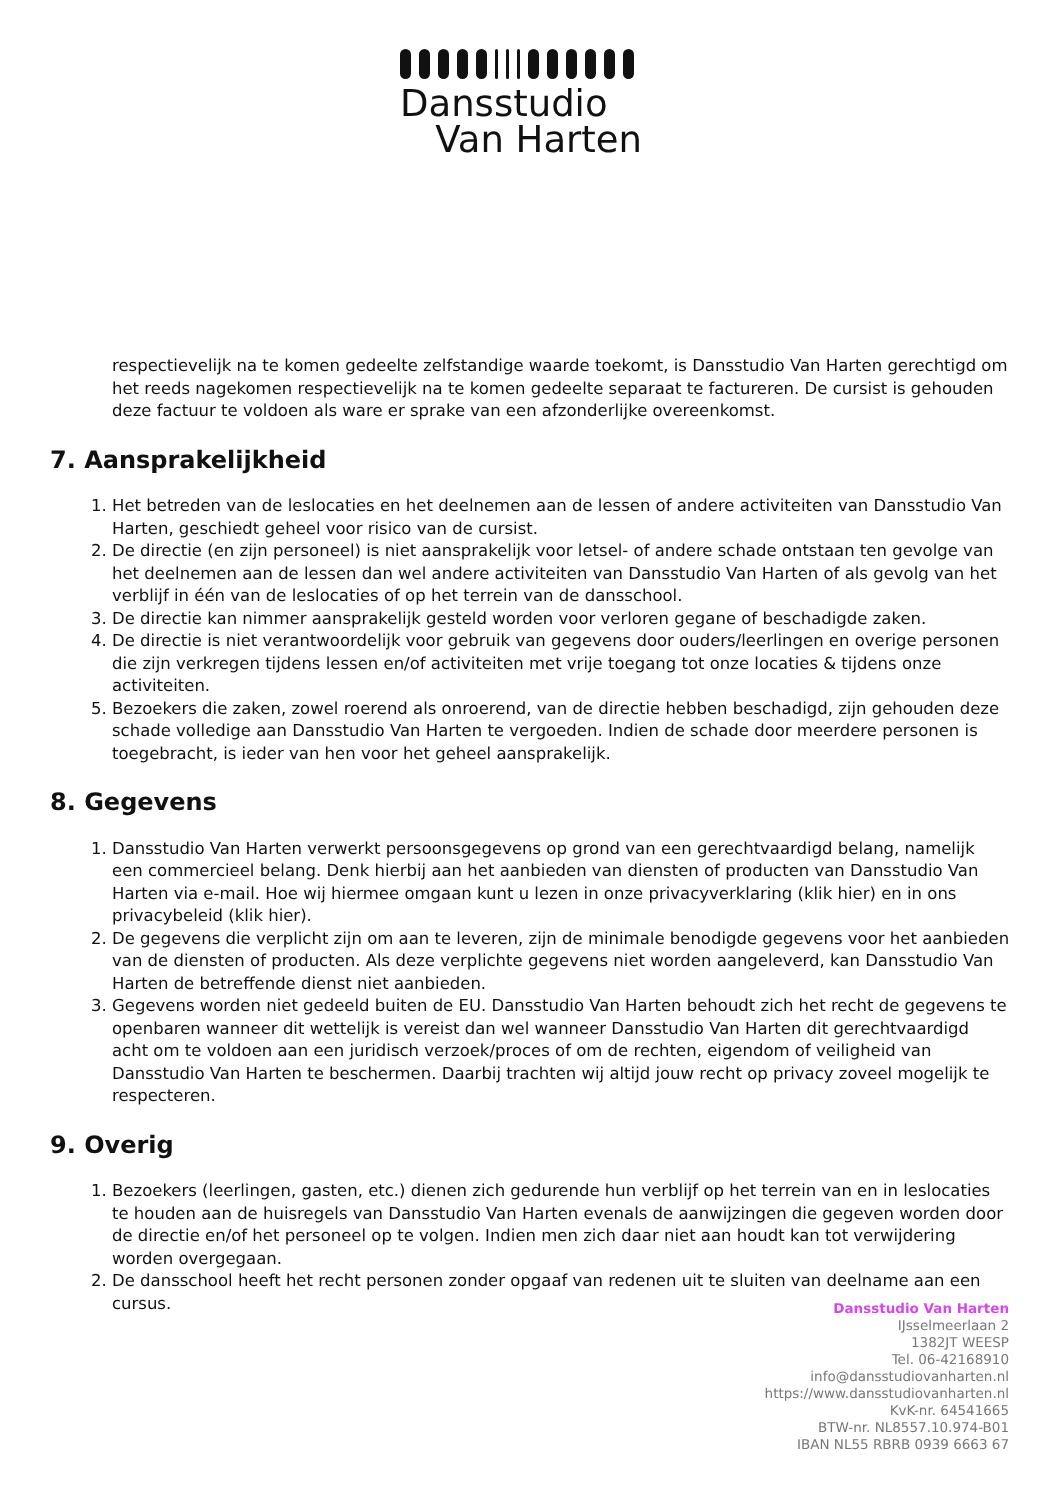Dansstudio
Van Harten
respectievelijk na te komen gedeelte zelfstandige waarde toekomt, is Dansstudio Van Harten gerechtigd om het reeds nagekomen respectievelijk na te komen gedeelte separaat te factureren. De cursist is gehouden deze factuur te voldoen als ware er sprake van een afzonderlijke overeenkomst.
7. Aansprakelijkheid
1. Het betreden van de leslocaties en het deelnemen aan de lessen of andere activiteiten van Dansstudio Van Harten, geschiedt geheel voor risico van de cursist.
2. De directie (en zijn personeel) is niet aansprakelijk voor letsel- of andere schade ontstaan ten gevolge van het deelnemen aan de lessen dan wel andere activiteiten van Dansstudio Van Harten of als gevolg van het verblijf in één van de leslocaties of op het terrein van de dansschool.
3. De directie kan nimmer aansprakelijk gesteld worden voor verloren gegane of beschadigde zaken.
4. De directie is niet verantwoordelijk voor gebruik van gegevens door ouders/leerlingen en overige personen die zijn verkregen tijdens lessen en/of activiteiten met vrije toegang tot onze locaties & tijdens onze activiteiten.
5. Bezoekers die zaken, zowel roerend als onroerend, van de directie hebben beschadigd, zijn gehouden deze schade volledige aan Dansstudio Van Harten te vergoeden. Indien de schade door meerdere personen is toegebracht, is ieder van hen voor het geheel aansprakelijk.
8. Gegevens
1. Dansstudio Van Harten verwerkt persoonsgegevens op grond van een gerechtvaardigd belang, namelijk een commercieel belang. Denk hierbij aan het aanbieden van diensten of producten van Dansstudio Van Harten via e-mail. Hoe wij hiermee omgaan kunt u lezen in onze privacyverklaring (klik hier) en in ons privacybeleid (klik hier).
2. De gegevens die verplicht zijn om aan te leveren, zijn de minimale benodigde gegevens voor het aanbieden van de diensten of producten. Als deze verplichte gegevens niet worden aangeleverd, kan Dansstudio Van Harten de betreffende dienst niet aanbieden.
3. Gegevens worden niet gedeeld buiten de EU. Dansstudio Van Harten behoudt zich het recht de gegevens te openbaren wanneer dit wettelijk is vereist dan wel wanneer Dansstudio Van Harten dit gerechtvaardigd acht om te voldoen aan een juridisch verzoek/proces of om de rechten, eigendom of veiligheid van Dansstudio Van Harten te beschermen. Daarbij trachten wij altijd jouw recht op privacy zoveel mogelijk te respecteren.
9. Overig
1. Bezoekers (leerlingen, gasten, etc.) dienen zich gedurende hun verblijf op het terrein van en in leslocaties te houden aan de huisregels van Dansstudio Van Harten evenals de aanwijzingen die gegeven worden door de directie en/of het personeel op te volgen. Indien men zich daar niet aan houdt kan tot verwijdering worden overgegaan.
2. De dansschool heeft het recht personen zonder opgaaf van redenen uit te sluiten van deelname aan een cursus.
Dansstudio Van Harten
IJsselmeerlaan 2
1382JT WEESP
Tel. 06-42168910
info@dansstudiovanharten.nl
https://www.dansstudiovanharten.nl
KvK-nr. 64541665
BTW-nr. NL8557.10.974-B01
IBAN NL55 RBRB 0939 6663 67